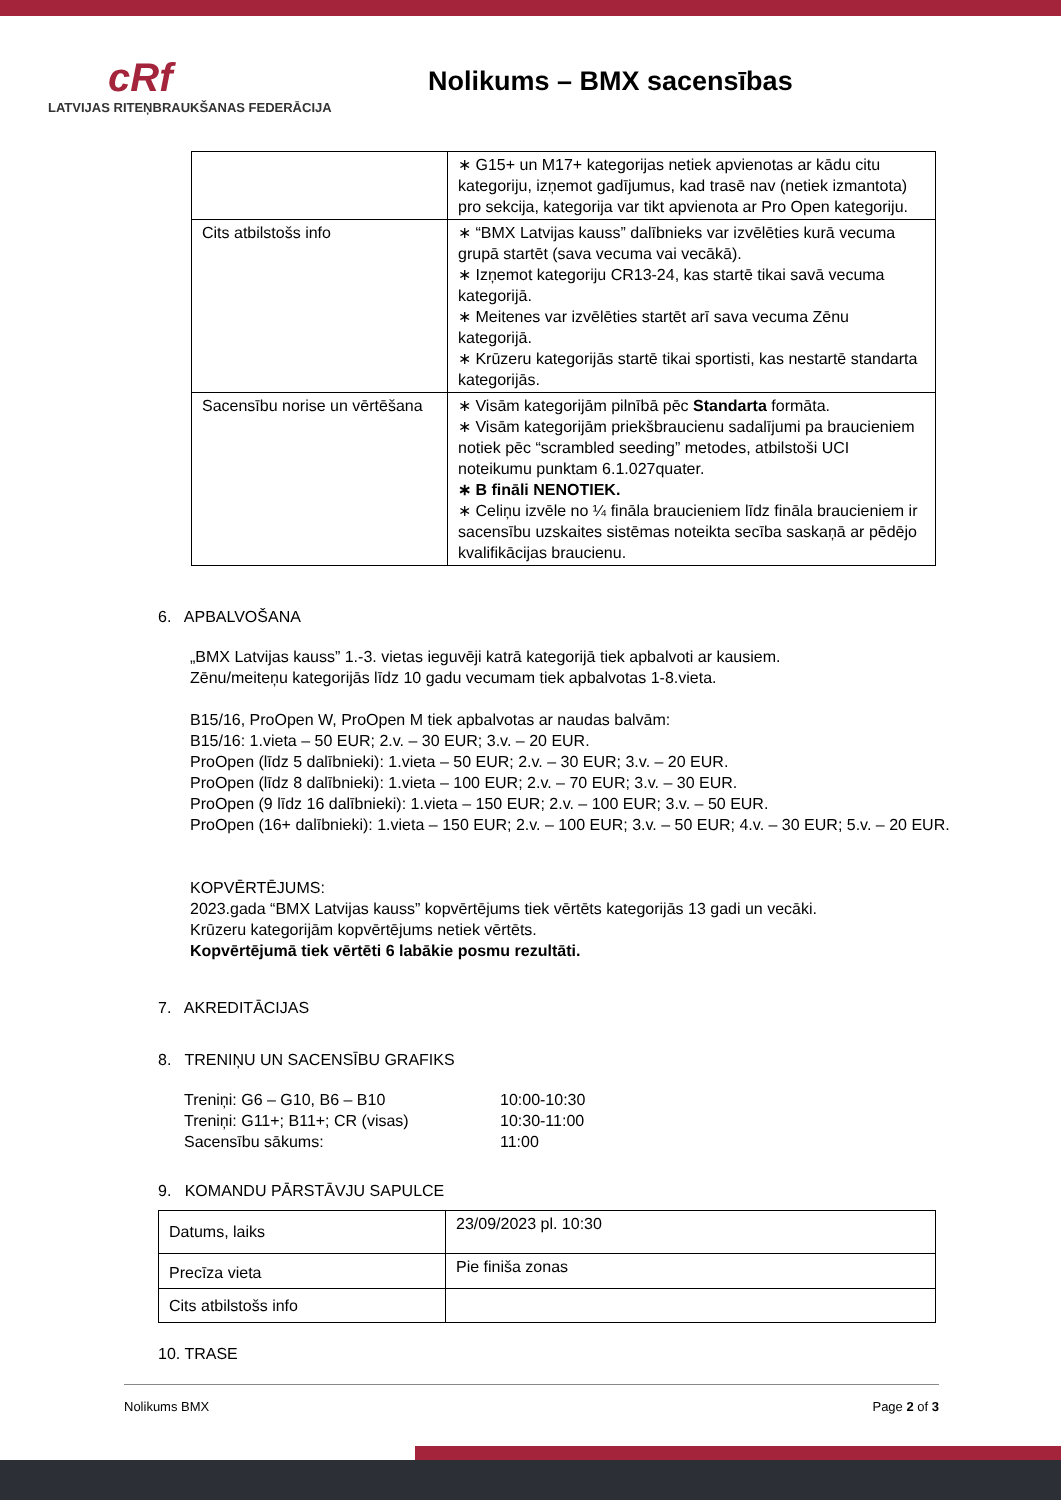cRf
LATVIJAS RITEŅBRAUKŠANAS FEDERĀCIJA
Nolikums – BMX sacensības
| | ∗ G15+ un M17+ kategorijas netiek apvienotas ar kādu citu kategoriju, izņemot gadījumus, kad trasē nav (netiek izmantota) pro sekcija, kategorija var tikt apvienota ar Pro Open kategoriju. |
| Cits atbilstošs info | ∗ “BMX Latvijas kauss” dalībnieks var izvēlēties kurā vecuma grupā startēt (sava vecuma vai vecākā). ∗ Izņemot kategoriju CR13-24, kas startē tikai savā vecuma kategorijā. ∗ Meitenes var izvēlēties startēt arī sava vecuma Zēnu kategorijā. ∗ Krūzeru kategorijās startē tikai sportisti, kas nestartē standarta kategorijās. |
| Sacensību norise un vērtēšana | ∗ Visām kategorijām pilnībā pēc Standarta formāta. ∗ Visām kategorijām priekšbraucienu sadalījumi pa braucieniem notiek pēc “scrambled seeding” metodes, atbilstoši UCI noteikumu punktam 6.1.027quater. ∗ B fināli NENOTIEK. ∗ Celiņu izvēle no ¼ fināla braucieniem līdz fināla braucieniem ir sacensību uzskaites sistēmas noteikta secība saskaņā ar pēdējo kvalifikācijas braucienu. |
6. APBALVOŠANA
„BMX Latvijas kauss” 1.-3. vietas ieguvēji katrā kategorijā tiek apbalvoti ar kausiem.
Zēnu/meiteņu kategorijās līdz 10 gadu vecumam tiek apbalvotas 1-8.vieta.
B15/16, ProOpen W, ProOpen M tiek apbalvotas ar naudas balvām:
B15/16: 1.vieta – 50 EUR; 2.v. – 30 EUR; 3.v. – 20 EUR.
ProOpen (līdz 5 dalībnieki): 1.vieta – 50 EUR; 2.v. – 30 EUR; 3.v. – 20 EUR.
ProOpen (līdz 8 dalībnieki): 1.vieta – 100 EUR; 2.v. – 70 EUR; 3.v. – 30 EUR.
ProOpen (9 līdz 16 dalībnieki): 1.vieta – 150 EUR; 2.v. – 100 EUR; 3.v. – 50 EUR.
ProOpen (16+ dalībnieki): 1.vieta – 150 EUR; 2.v. – 100 EUR; 3.v. – 50 EUR; 4.v. – 30 EUR; 5.v. – 20 EUR.
KOPVĒRTĒJUMS:
2023.gada “BMX Latvijas kauss” kopvērtējums tiek vērtēts kategorijās 13 gadi un vecāki.
Krūzeru kategorijām kopvērtējums netiek vērtēts.
Kopvērtējumā tiek vērtēti 6 labākie posmu rezultāti.
7. AKREDITĀCIJAS
8. TRENIŅU UN SACENSĪBU GRAFIKS
| Treniņi: G6 – G10, B6 – B10 | 10:00-10:30 |
| Treniņi: G11+; B11+; CR (visas) | 10:30-11:00 |
| Sacensību sākums: | 11:00 |
9. KOMANDU PĀRSTĀVJU SAPULCE
| Datums, laiks | 23/09/2023 pl. 10:30 |
| Precīza vieta | Pie finiša zonas |
| Cits atbilstošs info | |
10. TRASE
Nolikums BMX Page 2 of 3